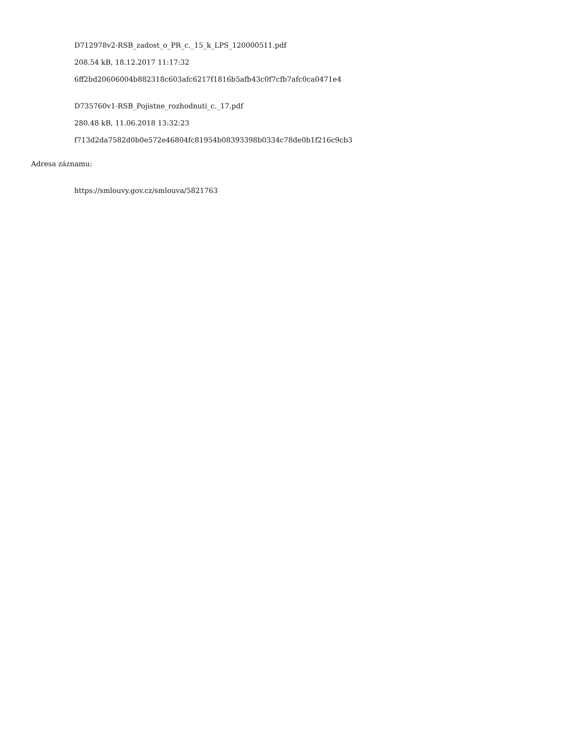D712978v2-RSB_zadost_o_PR_c._15_k_LPS_120000511.pdf
208.54 kB, 18.12.2017 11:17:32
6ff2bd20606004b882318c603afc6217f1816b5afb43c0f7cfb7afc0ca0471e4
D735760v1-RSB_Pojistne_rozhodnuti_c._17.pdf
280.48 kB, 11.06.2018 13:32:23
f713d2da7582d0b0e572e46804fc81954b08393398b0334c78de0b1f216c9cb3
Adresa záznamu:
https://smlouvy.gov.cz/smlouva/5821763